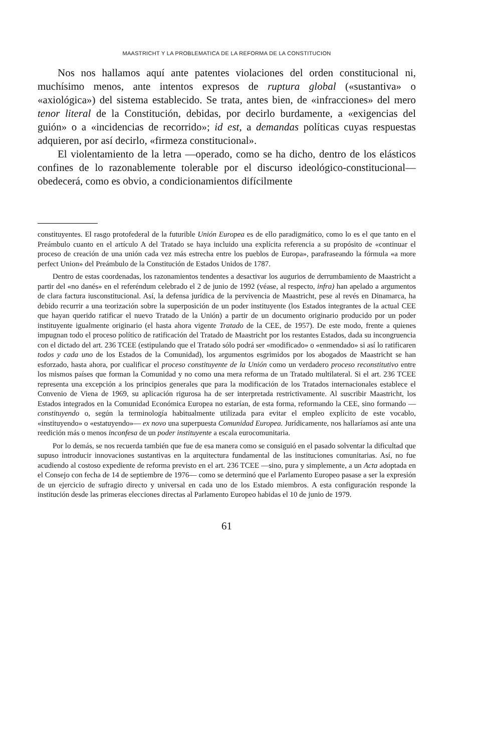MAASTRICHT Y LA PROBLEMATICA DE LA REFORMA DE LA CONSTITUCION
Nos nos hallamos aquí ante patentes violaciones del orden constitucional ni, muchísimo menos, ante intentos expresos de ruptura global («sustantiva» o «axiológica») del sistema establecido. Se trata, antes bien, de «infracciones» del mero tenor literal de la Constitución, debidas, por decirlo burdamente, a «exigencias del guión» o a «incidencias de recorrido»; id est, a demandas políticas cuyas respuestas adquieren, por así decirlo, «firmeza constitucional».
El violentamiento de la letra —operado, como se ha dicho, dentro de los elásticos confines de lo razonablemente tolerable por el discurso ideológico-constitucional— obedecerá, como es obvio, a condicionamientos difícilmente
constituyentes. El rasgo protofederal de la futurible Unión Europea es de ello paradigmático, como lo es el que tanto en el Preámbulo cuanto en el artículo A del Tratado se haya incluido una explícita referencia a su propósito de «continuar el proceso de creación de una unión cada vez más estrecha entre los pueblos de Europa», parafraseando la fórmula «a more perfect Union» del Preámbulo de la Constitución de Estados Unidos de 1787.
Dentro de estas coordenadas, los razonamientos tendentes a desactivar los augurios de derrumbamiento de Maastricht a partir del «no danés» en el referéndum celebrado el 2 de junio de 1992 (véase, al respecto, infra) han apelado a argumentos de clara factura iusconstitucional. Así, la defensa jurídica de la pervivencia de Maastricht, pese al revés en Dinamarca, ha debido recurrir a una teorización sobre la superposición de un poder instituyente (los Estados integrantes de la actual CEE que hayan querido ratificar el nuevo Tratado de la Unión) a partir de un documento originario producido por un poder instituyente igualmente originario (el hasta ahora vigente Tratado de la CEE, de 1957). De este modo, frente a quienes impugnan todo el proceso político de ratificación del Tratado de Maastricht por los restantes Estados, dada su incongruencia con el dictado del art. 236 TCEE (estipulando que el Tratado sólo podrá ser «modificado» o «enmendado» si así lo ratificaren todos y cada uno de los Estados de la Comunidad), los argumentos esgrimidos por los abogados de Maastricht se han esforzado, hasta ahora, por cualificar el proceso constituyente de la Unión como un verdadero proceso reconstitutivo entre los mismos países que forman la Comunidad y no como una mera reforma de un Tratado multilateral. Si el art. 236 TCEE representa una excepción a los principios generales que para la modificación de los Tratados internacionales establece el Convenio de Viena de 1969, su aplicación rigurosa ha de ser interpretada restrictivamente. Al suscribir Maastricht, los Estados integrados en la Comunidad Económica Europea no estarían, de esta forma, reformando la CEE, sino formando —constituyendo o, según la terminología habitualmente utilizada para evitar el empleo explícito de este vocablo, «instituyendo» o «estatuyendo»— ex novo una superpuesta Comunidad Europea. Jurídicamente, nos hallaríamos así ante una reedición más o menos inconfesa de un poder instituyente a escala eurocomunitaria.
Por lo demás, se nos recuerda también que fue de esa manera como se consiguió en el pasado solventar la dificultad que supuso introducir innovaciones sustantivas en la arquitectura fundamental de las instituciones comunitarias. Así, no fue acudiendo al costoso expediente de reforma previsto en el art. 236 TCEE —sino, pura y simplemente, a un Acta adoptada en el Consejo con fecha de 14 de septiembre de 1976— como se determinó que el Parlamento Europeo pasase a ser la expresión de un ejercicio de sufragio directo y universal en cada uno de los Estado miembros. A esta configuración responde la institución desde las primeras elecciones directas al Parlamento Europeo habidas el 10 de junio de 1979.
61